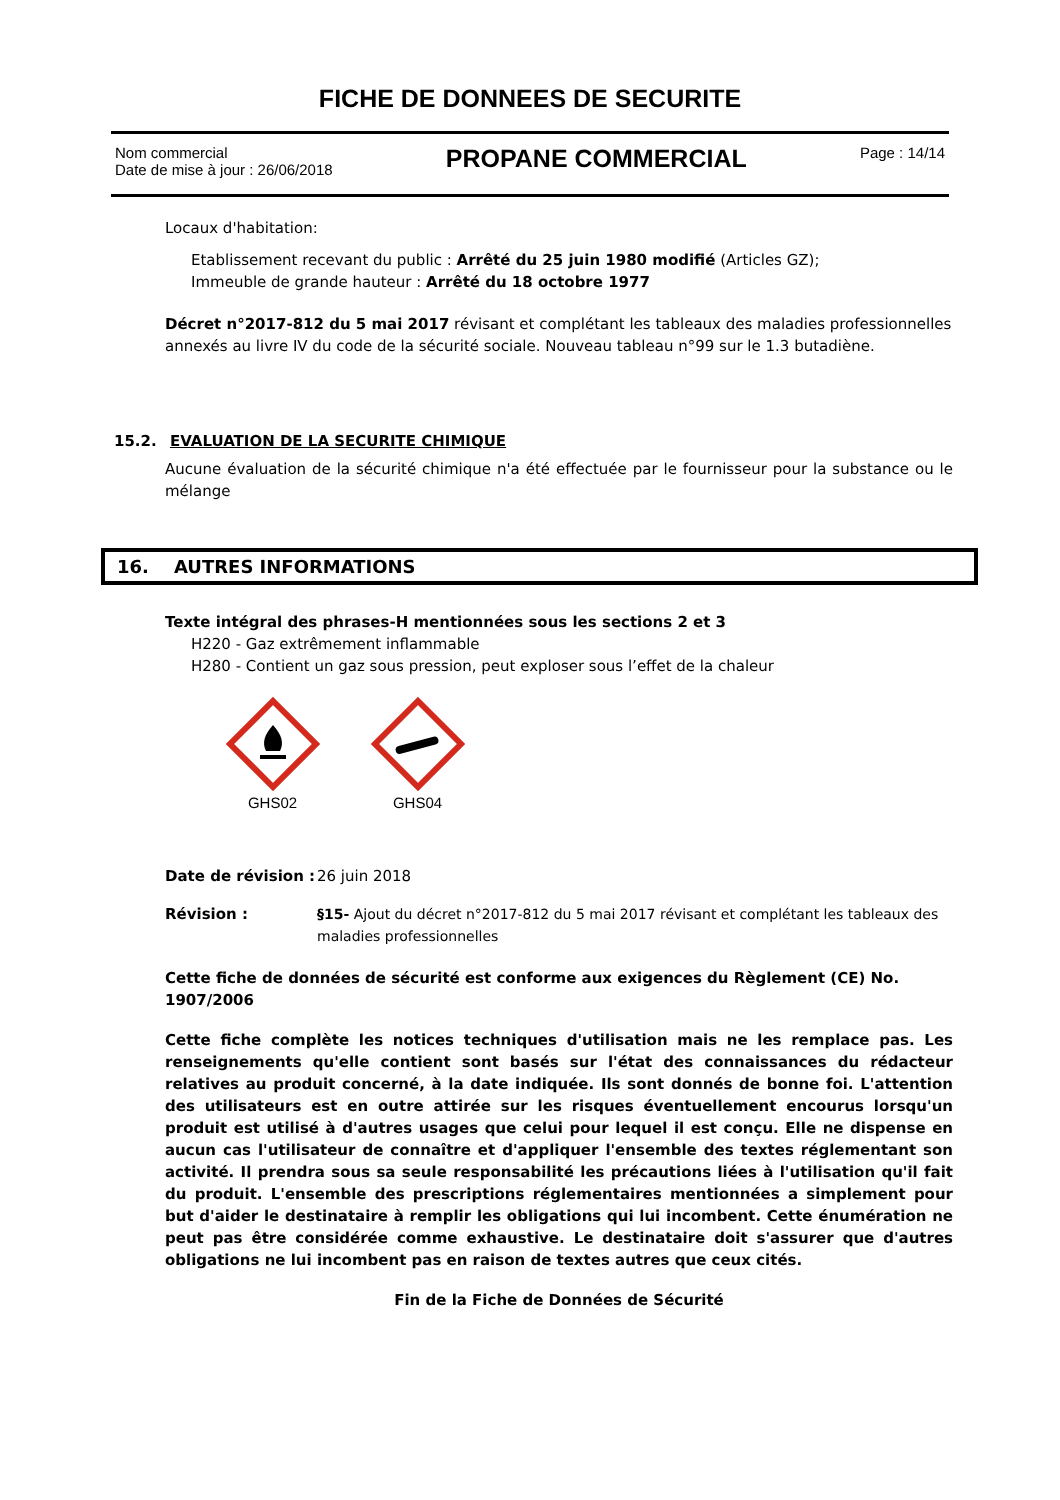FICHE DE DONNEES DE SECURITE
Nom commercial
Date de mise à jour : 26/06/2018
PROPANE COMMERCIAL
Page : 14/14
Locaux d'habitation:
Etablissement recevant du public : Arrêté du 25 juin 1980 modifié (Articles GZ);
Immeuble de grande hauteur : Arrêté du 18 octobre 1977
Décret n°2017-812 du 5 mai 2017 révisant et complétant les tableaux des maladies professionnelles annexés au livre IV du code de la sécurité sociale. Nouveau tableau n°99 sur le 1.3 butadiène.
15.2. EVALUATION DE LA SECURITE CHIMIQUE
Aucune évaluation de la sécurité chimique n'a été effectuée par le fournisseur pour la substance ou le mélange
16. AUTRES INFORMATIONS
Texte intégral des phrases-H mentionnées sous les sections 2 et 3
H220 - Gaz extrêmement inflammable
H280 - Contient un gaz sous pression, peut exploser sous l’effet de la chaleur
GHS02
GHS04
Date de révision :
26 juin 2018
Révision : §15- Ajout du décret n°2017-812 du 5 mai 2017 révisant et complétant les tableaux des maladies professionnelles
Cette fiche de données de sécurité est conforme aux exigences du Règlement (CE) No. 1907/2006
Cette fiche complète les notices techniques d'utilisation mais ne les remplace pas. Les renseignements qu'elle contient sont basés sur l'état des connaissances du rédacteur relatives au produit concerné, à la date indiquée. Ils sont donnés de bonne foi. L'attention des utilisateurs est en outre attirée sur les risques éventuellement encourus lorsqu'un produit est utilisé à d'autres usages que celui pour lequel il est conçu. Elle ne dispense en aucun cas l'utilisateur de connaître et d'appliquer l'ensemble des textes réglementant son activité. Il prendra sous sa seule responsabilité les précautions liées à l'utilisation qu'il fait du produit. L'ensemble des prescriptions réglementaires mentionnées a simplement pour but d'aider le destinataire à remplir les obligations qui lui incombent. Cette énumération ne peut pas être considérée comme exhaustive. Le destinataire doit s'assurer que d'autres obligations ne lui incombent pas en raison de textes autres que ceux cités.
Fin de la Fiche de Données de Sécurité